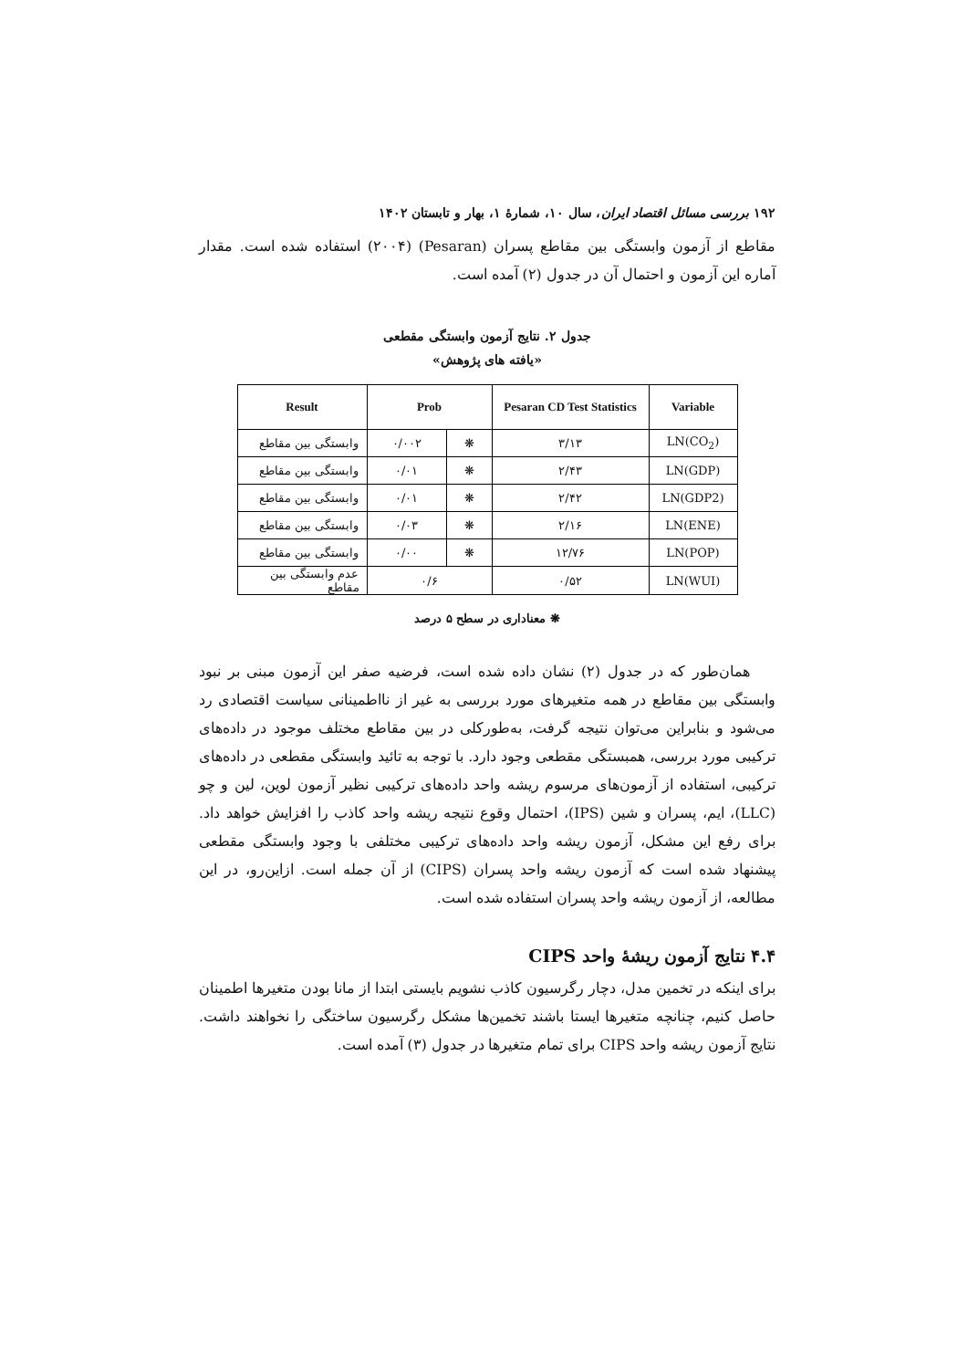۱۹۲ بررسی مسائل اقتصاد ایران، سال ۱۰، شمارهٔ ۱، بهار و تابستان ۱۴۰۲
مقاطع از آزمون وابستگی بین مقاطع پسران (Pesaran) (۲۰۰۴) استفاده شده است. مقدار آماره این آزمون و احتمال آن در جدول (۲) آمده است.
جدول ۲. نتایج آزمون وابستگی مقطعی
«یافته های پژوهش»
| Result | Prob | | Pesaran CD Test Statistics | Variable |
| --- | --- | --- | --- | --- |
| وابستگی بین مقاطع | ۰/۰۰۲ | ❋ | ۳/۱۳ | LN(CO<sub>2</sub>) |
| وابستگی بین مقاطع | ۰/۰۱ | ❋ | ۲/۴۳ | LN(GDP) |
| وابستگی بین مقاطع | ۰/۰۱ | ❋ | ۲/۴۲ | LN(GDP2) |
| وابستگی بین مقاطع | ۰/۰۳ | ❋ | ۲/۱۶ | LN(ENE) |
| وابستگی بین مقاطع | ۰/۰۰ | ❋ | ۱۲/۷۶ | LN(POP) |
| عدم وابستگی بین مقاطع | ۰/۶ | | ۰/۵۲ | LN(WUI) |
❋ معناداری در سطح ۵ درصد
همان‌طور که در جدول (۲) نشان داده شده است، فرضیه صفر این آزمون مبنی بر نبود وابستگی بین مقاطع در همه متغیرهای مورد بررسی به غیر از نااطمینانی سیاست اقتصادی رد می‌شود و بنابراین می‌توان نتیجه گرفت، به‌طورکلی در بین مقاطع مختلف موجود در داده‌های ترکیبی مورد بررسی، همبستگی مقطعی وجود دارد. با توجه به تائید وابستگی مقطعی در داده‌های ترکیبی، استفاده از آزمون‌های مرسوم ریشه واحد داده‌های ترکیبی نظیر آزمون لوین، لین و چو (LLC)، ایم، پسران و شین (IPS)، احتمال وقوع نتیجه ریشه واحد کاذب را افزایش خواهد داد. برای رفع این مشکل، آزمون ریشه واحد داده‌های ترکیبی مختلفی با وجود وابستگی مقطعی پیشنهاد شده است که آزمون ریشه واحد پسران (CIPS) از آن جمله است. ازاین‌رو، در این مطالعه، از آزمون ریشه واحد پسران استفاده شده است.
۴.۴ نتایج آزمون ریشهٔ واحد CIPS
برای اینکه در تخمین مدل، دچار رگرسیون کاذب نشویم بایستی ابتدا از مانا بودن متغیرها اطمینان حاصل کنیم، چنانچه متغیرها ایستا باشند تخمین‌ها مشکل رگرسیون ساختگی را نخواهند داشت. نتایج آزمون ریشه واحد CIPS برای تمام متغیرها در جدول (۳) آمده است.